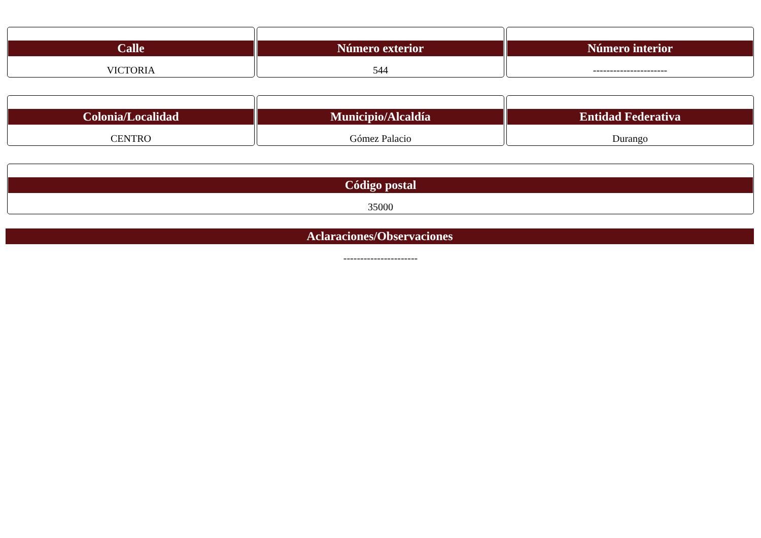Calle
VICTORIA
Número exterior
544
Número interior
----------------------
Colonia/Localidad
CENTRO
Municipio/Alcaldía
Gómez Palacio
Entidad Federativa
Durango
Código postal
35000
Aclaraciones/Observaciones
----------------------